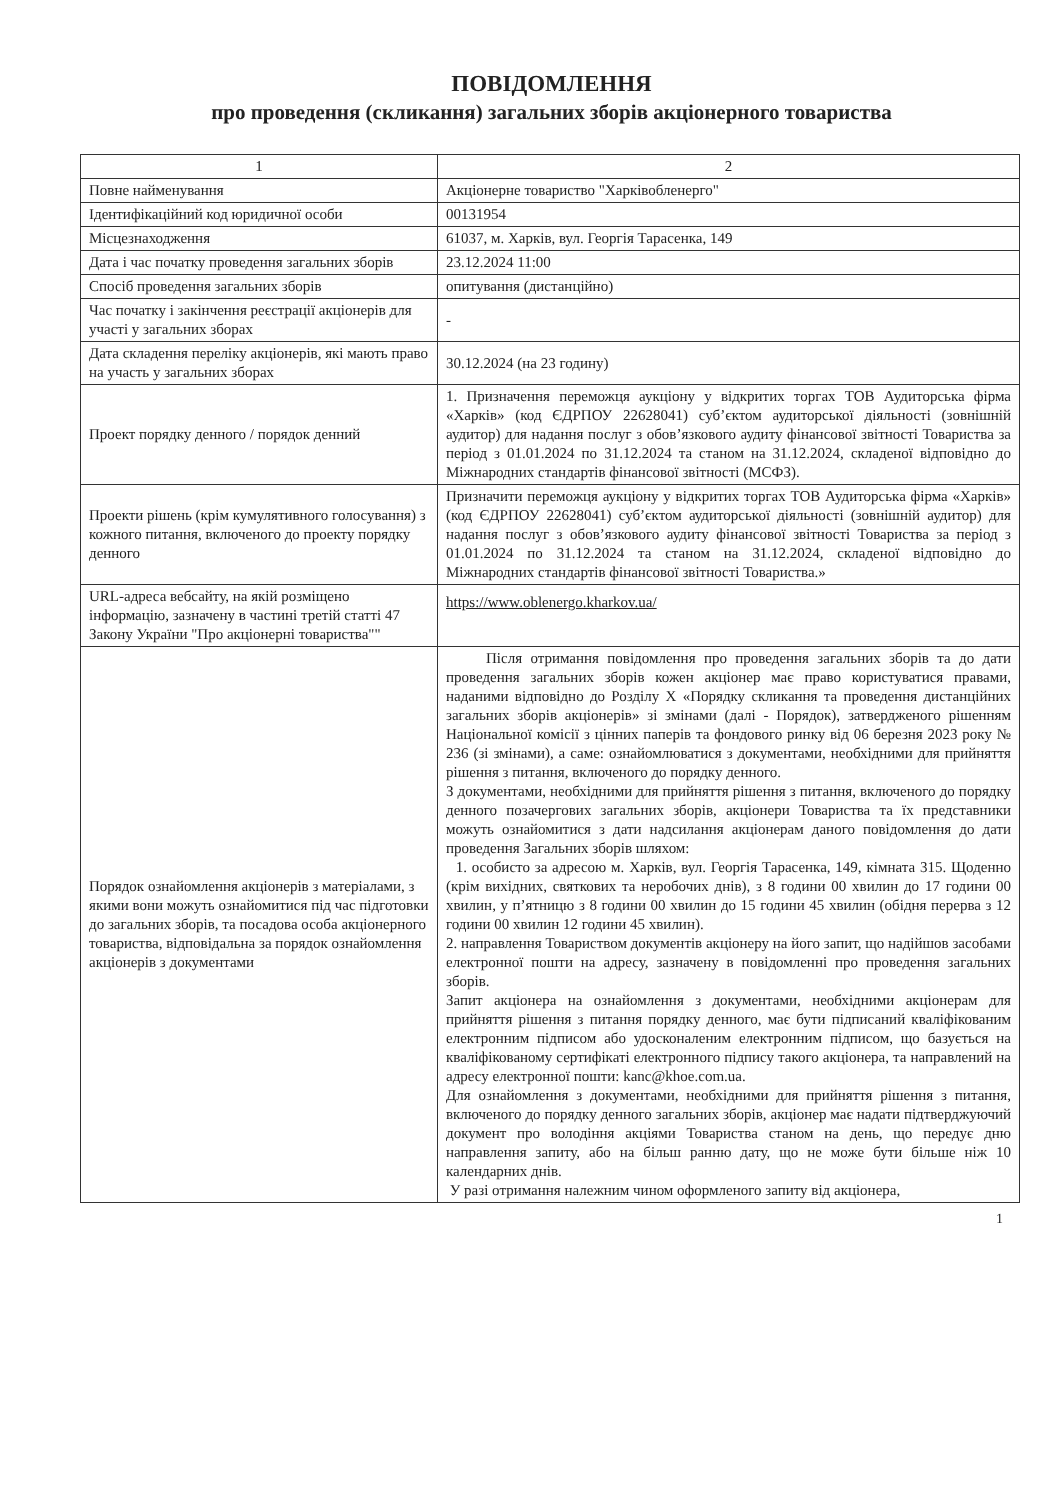ПОВІДОМЛЕННЯ
про проведення (скликання) загальних зборів акціонерного товариства
| 1 | 2 |
| Повне найменування | Акціонерне товариство "Харківобленерго" |
| Ідентифікаційний код юридичної особи | 00131954 |
| Місцезнаходження | 61037, м. Харків, вул. Георгія Тарасенка, 149 |
| Дата і час початку проведення загальних зборів | 23.12.2024 11:00 |
| Спосіб проведення загальних зборів | опитування (дистанційно) |
| Час початку і закінчення реєстрації акціонерів для участі у загальних зборах | - |
| Дата складення переліку акціонерів, які мають право на участь у загальних зборах | 30.12.2024 (на 23 годину) |
| Проект порядку денного / порядок денний | 1. Призначення переможця аукціону у відкритих торгах ТОВ Аудиторська фірма «Харків» (код ЄДРПОУ 22628041) суб’єктом аудиторської діяльності (зовнішній аудитор) для надання послуг з обов’язкового аудиту фінансової звітності Товариства за період з 01.01.2024 по 31.12.2024 та станом на 31.12.2024, складеної відповідно до Міжнародних стандартів фінансової звітності (МСФЗ). |
| Проекти рішень (крім кумулятивного голосування) з кожного питання, включеного до проекту порядку денного | Призначити переможця аукціону у відкритих торгах ТОВ Аудиторська фірма «Харків» (код ЄДРПОУ 22628041) суб’єктом аудиторської діяльності (зовнішній аудитор) для надання послуг з обов’язкового аудиту фінансової звітності Товариства за період з 01.01.2024 по 31.12.2024 та станом на 31.12.2024, складеної відповідно до Міжнародних стандартів фінансової звітності Товариства.» |
| URL-адреса вебсайту, на якій розміщено інформацію, зазначену в частині третій статті 47 Закону України "Про акціонерні товариства"" | https://www.oblenergo.kharkov.ua/ |
| Порядок ознайомлення акціонерів з матеріалами, з якими вони можуть ознайомитися під час підготовки до загальних зборів, та посадова особа акціонерного товариства, відповідальна за порядок ознайомлення акціонерів з документами | Після отримання повідомлення про проведення загальних зборів та до дати проведення загальних зборів кожен акціонер має право користуватися правами, наданими відповідно до Розділу X «Порядку скликання та проведення дистанційних загальних зборів акціонерів» зі змінами (далі - Порядок), затвердженого рішенням Національної комісії з цінних паперів та фондового ринку від 06 березня 2023 року № 236 (зі змінами), а саме: ознайомлюватися з документами, необхідними для прийняття рішення з питання, включеного до порядку денного. З документами, необхідними для прийняття рішення з питання, включеного до порядку денного позачергових загальних зборів, акціонери Товариства та їх представники можуть ознайомитися з дати надсилання акціонерам даного повідомлення до дати проведення Загальних зборів шляхом: 1. особисто за адресою м. Харків, вул. Георгія Тарасенка, 149, кімната 315. Щоденно (крім вихідних, святкових та неробочих днів), з 8 години 00 хвилин до 17 години 00 хвилин, у п’ятницю з 8 години 00 хвилин до 15 години 45 хвилин (обідня перерва з 12 години 00 хвилин 12 години 45 хвилин). 2. направлення Товариством документів акціонеру на його запит, що надійшов засобами електронної пошти на адресу, зазначену в повідомленні про проведення загальних зборів. Запит акціонера на ознайомлення з документами, необхідними акціонерам для прийняття рішення з питання порядку денного, має бути підписаний кваліфікованим електронним підписом або удосконаленим електронним підписом, що базується на кваліфікованому сертифікаті електронного підпису такого акціонера, та направлений на адресу електронної пошти: kanc@khoe.com.ua. Для ознайомлення з документами, необхідними для прийняття рішення з питання, включеного до порядку денного загальних зборів, акціонер має надати підтверджуючий документ про володіння акціями Товариства станом на день, що передує дню направлення запиту, або на більш ранню дату, що не може бути більше ніж 10 календарних днів. У разі отримання належним чином оформленого запиту від акціонера, |
1